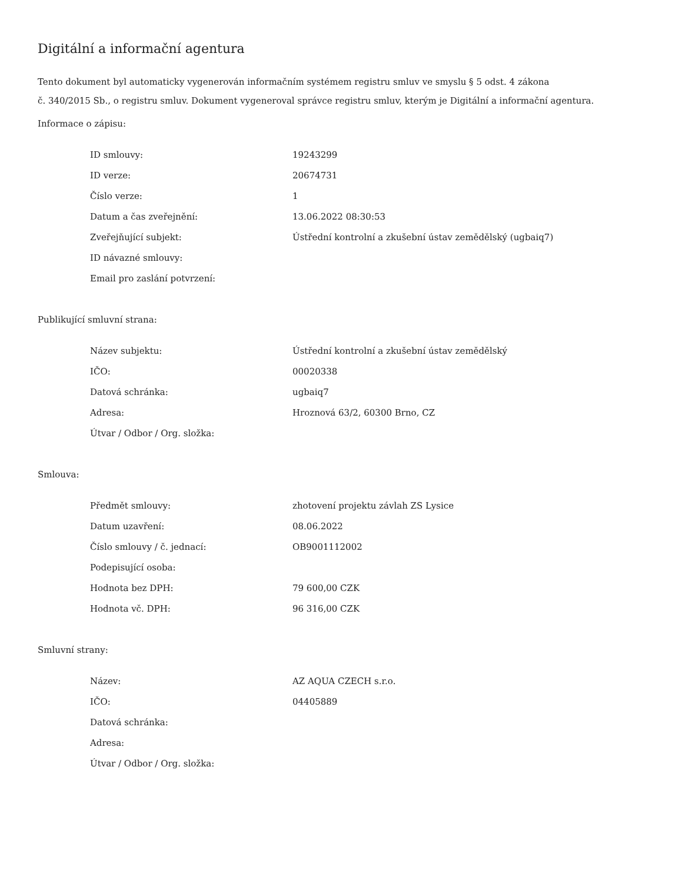Digitální a informační agentura
Tento dokument byl automaticky vygenerován informačním systémem registru smluv ve smyslu § 5 odst. 4 zákona
č. 340/2015 Sb., o registru smluv. Dokument vygeneroval správce registru smluv, kterým je Digitální a informační agentura.
Informace o zápisu:
| ID smlouvy: | 19243299 |
| ID verze: | 20674731 |
| Číslo verze: | 1 |
| Datum a čas zveřejnění: | 13.06.2022 08:30:53 |
| Zveřejňující subjekt: | Ústřední kontrolní a zkušební ústav zemědělský (ugbaiq7) |
| ID návazné smlouvy: | |
| Email pro zaslání potvrzení: | |
Publikující smluvní strana:
| Název subjektu: | Ústřední kontrolní a zkušební ústav zemědělský |
| IČO: | 00020338 |
| Datová schránka: | ugbaiq7 |
| Adresa: | Hroznová 63/2, 60300 Brno, CZ |
| Útvar / Odbor / Org. složka: | |
Smlouva:
| Předmět smlouvy: | zhotovení projektu závlah ZS Lysice |
| Datum uzavření: | 08.06.2022 |
| Číslo smlouvy / č. jednací: | OB9001112002 |
| Podepisující osoba: | |
| Hodnota bez DPH: | 79 600,00 CZK |
| Hodnota vč. DPH: | 96 316,00 CZK |
Smluvní strany:
| Název: | AZ AQUA CZECH s.r.o. |
| IČO: | 04405889 |
| Datová schránka: | |
| Adresa: | |
| Útvar / Odbor / Org. složka: | |